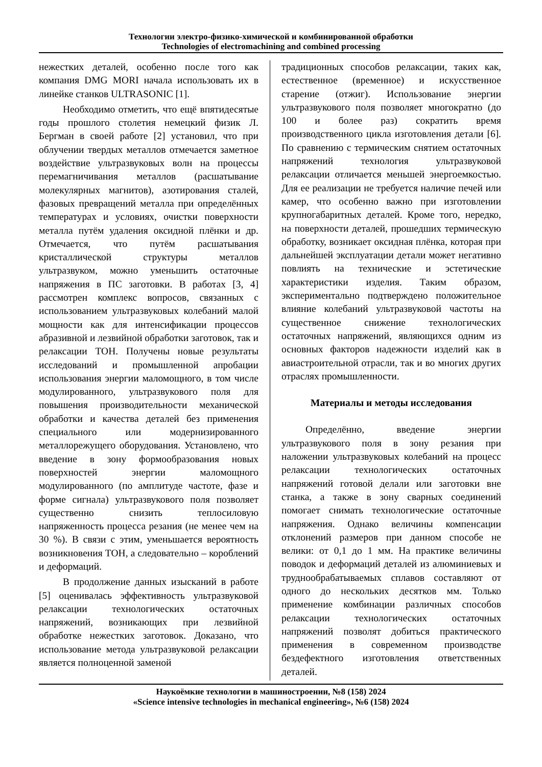Технологии электро-физико-химической и комбинированной обработки
Technologies of electromachining and combined processing
нежестких деталей, особенно после того как компания DMG MORI начала использовать их в линейке станков ULTRASONIC [1].
Необходимо отметить, что ещё впятидесятые годы прошлого столетия немецкий физик Л. Бергман в своей работе [2] установил, что при облучении твердых металлов отмечается заметное воздействие ультразвуковых волн на процессы перемагничивания металлов (расшатывание молекулярных магнитов), азотирования сталей, фазовых превращений металла при определённых температурах и условиях, очистки поверхности металла путём удаления оксидной плёнки и др. Отмечается, что путём расшатывания кристаллической структуры металлов ультразвуком, можно уменьшить остаточные напряжения в ПС заготовки. В работах [3, 4] рассмотрен комплекс вопросов, связанных с использованием ультразвуковых колебаний малой мощности как для интенсификации процессов абразивной и лезвийной обработки заготовок, так и релаксации ТОН. Получены новые результаты исследований и промышленной апробации использования энергии маломощного, в том числе модулированного, ультразвукового поля для повышения производительности механической обработки и качества деталей без применения специального или модернизированного металлорежущего оборудования. Установлено, что введение в зону формообразования новых поверхностей энергии маломощного модулированного (по амплитуде частоте, фазе и форме сигнала) ультразвукового поля позволяет существенно снизить теплосиловую напряженность процесса резания (не менее чем на 30 %). В связи с этим, уменьшается вероятность возникновения ТОН, а следовательно – короблений и деформаций.
В продолжение данных изысканий в работе [5] оценивалась эффективность ультразвуковой релаксации технологических остаточных напряжений, возникающих при лезвийной обработке нежестких заготовок. Доказано, что использование метода ультразвуковой релаксации является полноценной заменой
традиционных способов релаксации, таких как, естественное (временное) и искусственное старение (отжиг). Использование энергии ультразвукового поля позволяет многократно (до 100 и более раз) сократить время производственного цикла изготовления детали [6]. По сравнению с термическим снятием остаточных напряжений технология ультразвуковой релаксации отличается меньшей энергоемкостью. Для ее реализации не требуется наличие печей или камер, что особенно важно при изготовлении крупногабаритных деталей. Кроме того, нередко, на поверхности деталей, прошедших термическую обработку, возникает оксидная плёнка, которая при дальнейшей эксплуатации детали может негативно повлиять на технические и эстетические характеристики изделия. Таким образом, экспериментально подтверждено положительное влияние колебаний ультразвуковой частоты на существенное снижение технологических остаточных напряжений, являющихся одним из основных факторов надежности изделий как в авиастроительной отрасли, так и во многих других отраслях промышленности.
Материалы и методы исследования
Определённо, введение энергии ультразвукового поля в зону резания при наложении ультразвуковых колебаний на процесс релаксации технологических остаточных напряжений готовой делали или заготовки вне станка, а также в зону сварных соединений помогает снимать технологические остаточные напряжения. Однако величины компенсации отклонений размеров при данном способе не велики: от 0,1 до 1 мм. На практике величины поводок и деформаций деталей из алюминиевых и труднообрабатываемых сплавов составляют от одного до нескольких десятков мм. Только применение комбинации различных способов релаксации технологических остаточных напряжений позволят добиться практического применения в современном производстве бездефектного изготовления ответственных деталей.
Наукоёмкие технологии в машиностроении, №8 (158) 2024
«Science intensive technologies in mechanical engineering», №6 (158) 2024